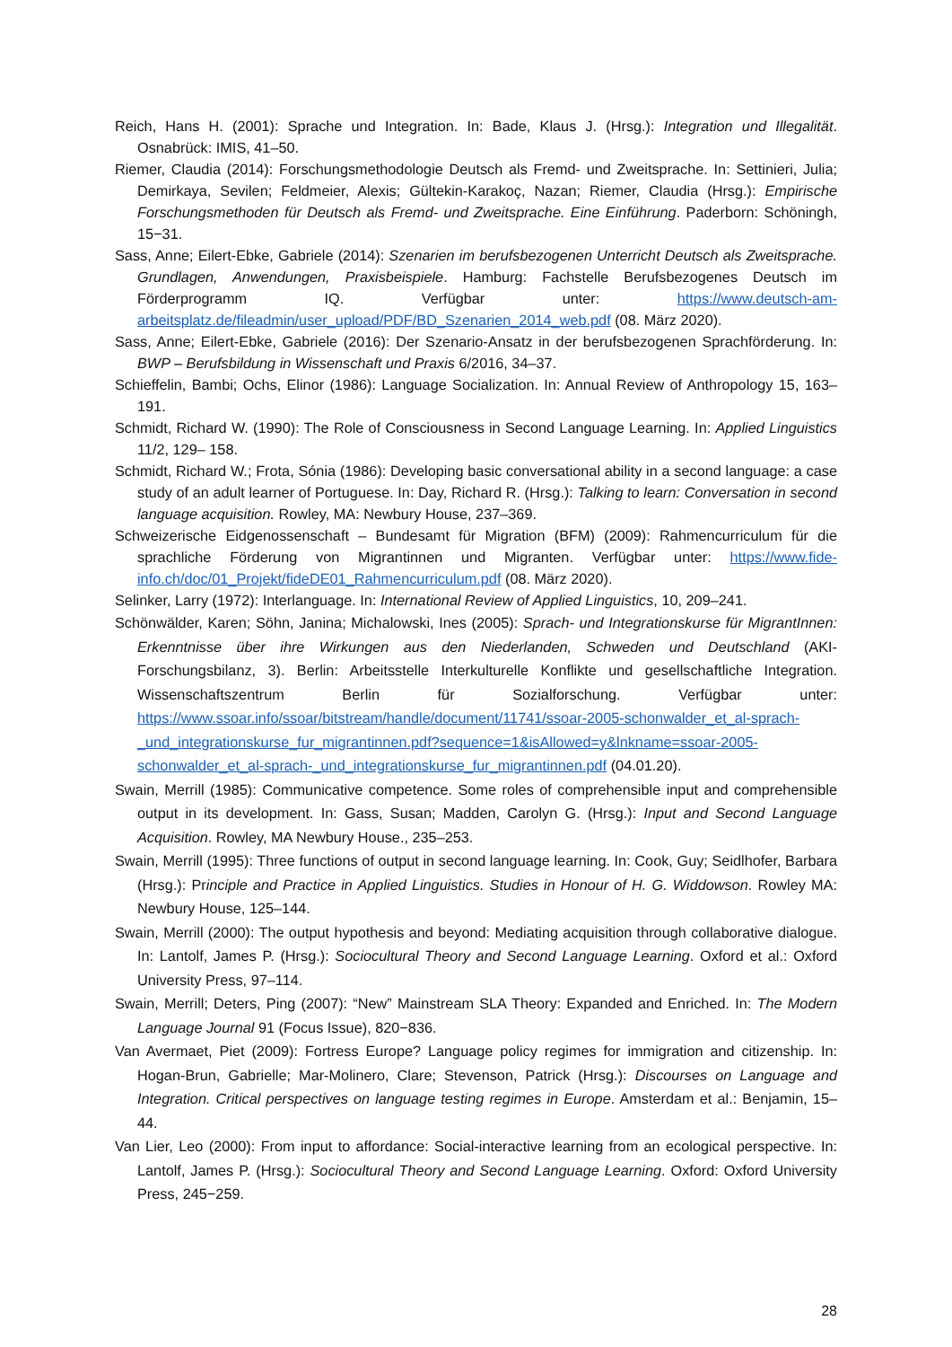Reich, Hans H. (2001): Sprache und Integration. In: Bade, Klaus J. (Hrsg.): Integration und Illegalität. Osnabrück: IMIS, 41–50.
Riemer, Claudia (2014): Forschungsmethodologie Deutsch als Fremd- und Zweitsprache. In: Settinieri, Julia; Demirkaya, Sevilen; Feldmeier, Alexis; Gültekin-Karakoç, Nazan; Riemer, Claudia (Hrsg.): Empirische Forschungsmethoden für Deutsch als Fremd- und Zweitsprache. Eine Einführung. Paderborn: Schöningh, 15−31.
Sass, Anne; Eilert-Ebke, Gabriele (2014): Szenarien im berufsbezogenen Unterricht Deutsch als Zweitsprache. Grundlagen, Anwendungen, Praxisbeispiele. Hamburg: Fachstelle Berufsbezogenes Deutsch im Förderprogramm IQ. Verfügbar unter: https://www.deutsch-am-arbeitsplatz.de/fileadmin/user_upload/PDF/BD_Szenarien_2014_web.pdf (08. März 2020).
Sass, Anne; Eilert-Ebke, Gabriele (2016): Der Szenario-Ansatz in der berufsbezogenen Sprachförderung. In: BWP – Berufsbildung in Wissenschaft und Praxis 6/2016, 34–37.
Schieffelin, Bambi; Ochs, Elinor (1986): Language Socialization. In: Annual Review of Anthropology 15, 163–191.
Schmidt, Richard W. (1990): The Role of Consciousness in Second Language Learning. In: Applied Linguistics 11/2, 129– 158.
Schmidt, Richard W.; Frota, Sónia (1986): Developing basic conversational ability in a second language: a case study of an adult learner of Portuguese. In: Day, Richard R. (Hrsg.): Talking to learn: Conversation in second language acquisition. Rowley, MA: Newbury House, 237–369.
Schweizerische Eidgenossenschaft – Bundesamt für Migration (BFM) (2009): Rahmencurriculum für die sprachliche Förderung von Migrantinnen und Migranten. Verfügbar unter: https://www.fide-info.ch/doc/01_Projekt/fideDE01_Rahmencurriculum.pdf (08. März 2020).
Selinker, Larry (1972): Interlanguage. In: International Review of Applied Linguistics, 10, 209–241.
Schönwälder, Karen; Söhn, Janina; Michalowski, Ines (2005): Sprach- und Integrationskurse für MigrantInnen: Erkenntnisse über ihre Wirkungen aus den Niederlanden, Schweden und Deutschland (AKI-Forschungsbilanz, 3). Berlin: Arbeitsstelle Interkulturelle Konflikte und gesellschaftliche Integration. Wissenschaftszentrum Berlin für Sozialforschung. Verfügbar unter: https://www.ssoar.info/ssoar/bitstream/handle/document/11741/ssoar-2005-schonwalder_et_al-sprach-_und_integrationskurse_fur_migrantinnen.pdf?sequence=1&isAllowed=y&lnkname=ssoar-2005-schonwalder_et_al-sprach-_und_integrationskurse_fur_migrantinnen.pdf (04.01.20).
Swain, Merrill (1985): Communicative competence. Some roles of comprehensible input and comprehensible output in its development. In: Gass, Susan; Madden, Carolyn G. (Hrsg.): Input and Second Language Acquisition. Rowley, MA Newbury House., 235–253.
Swain, Merrill (1995): Three functions of output in second language learning. In: Cook, Guy; Seidlhofer, Barbara (Hrsg.): Principle and Practice in Applied Linguistics. Studies in Honour of H. G. Widdowson. Rowley MA: Newbury House, 125–144.
Swain, Merrill (2000): The output hypothesis and beyond: Mediating acquisition through collaborative dialogue. In: Lantolf, James P. (Hrsg.): Sociocultural Theory and Second Language Learning. Oxford et al.: Oxford University Press, 97–114.
Swain, Merrill; Deters, Ping (2007): “New” Mainstream SLA Theory: Expanded and Enriched. In: The Modern Language Journal 91 (Focus Issue), 820−836.
Van Avermaet, Piet (2009): Fortress Europe? Language policy regimes for immigration and citizenship. In: Hogan-Brun, Gabrielle; Mar-Molinero, Clare; Stevenson, Patrick (Hrsg.): Discourses on Language and Integration. Critical perspectives on language testing regimes in Europe. Amsterdam et al.: Benjamin, 15–44.
Van Lier, Leo (2000): From input to affordance: Social-interactive learning from an ecological perspective. In: Lantolf, James P. (Hrsg.): Sociocultural Theory and Second Language Learning. Oxford: Oxford University Press, 245−259.
28